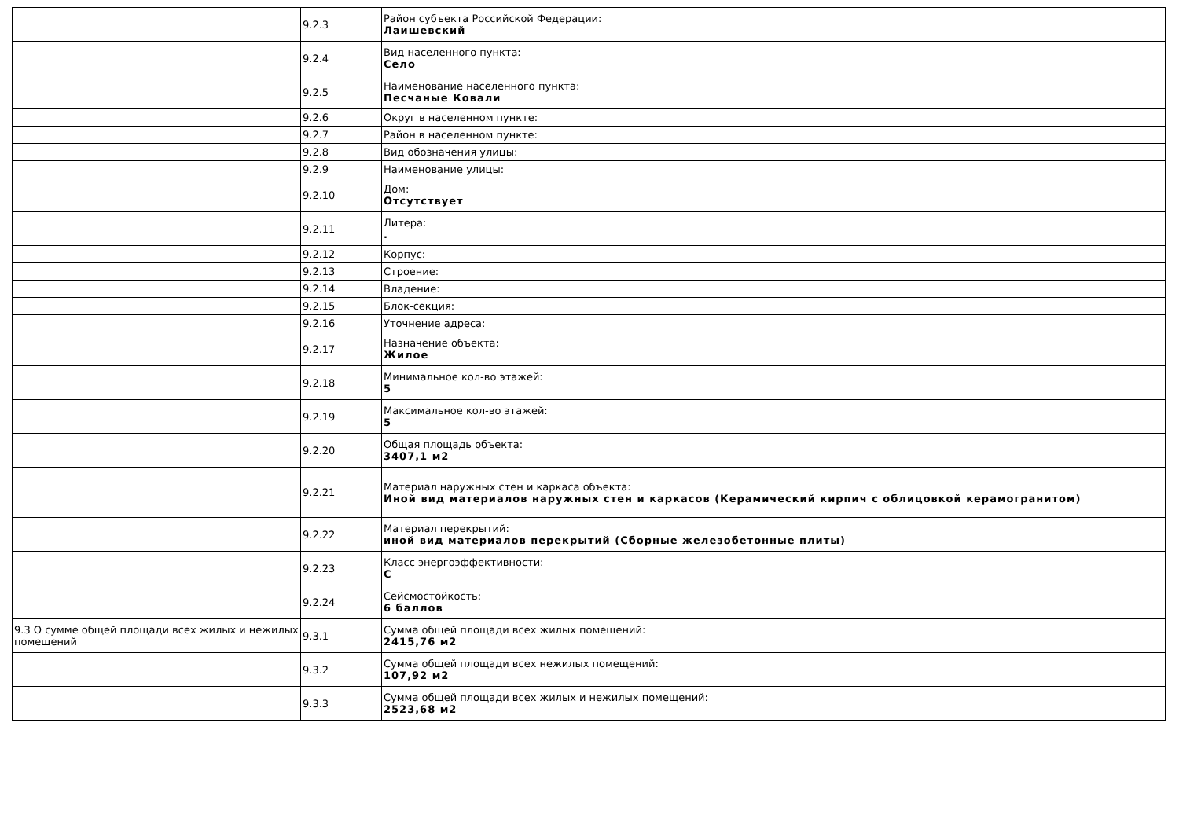| | 9.2.3 | Район субъекта Российской Федерации: Лаишевский |
| | 9.2.4 | Вид населенного пункта: Село |
| | 9.2.5 | Наименование населенного пункта: Песчаные Ковали |
| | 9.2.6 | Округ в населенном пункте: |
| | 9.2.7 | Район в населенном пункте: |
| | 9.2.8 | Вид обозначения улицы: |
| | 9.2.9 | Наименование улицы: |
| | 9.2.10 | Дом: Отсутствует |
| | 9.2.11 | Литера: . |
| | 9.2.12 | Корпус: |
| | 9.2.13 | Строение: |
| | 9.2.14 | Владение: |
| | 9.2.15 | Блок-секция: |
| | 9.2.16 | Уточнение адреса: |
| | 9.2.17 | Назначение объекта: Жилое |
| | 9.2.18 | Минимальное кол-во этажей: 5 |
| | 9.2.19 | Максимальное кол-во этажей: 5 |
| | 9.2.20 | Общая площадь объекта: 3407,1 м2 |
| | 9.2.21 | Материал наружных стен и каркаса объекта: Иной вид материалов наружных стен и каркасов (Керамический кирпич с облицовкой керамогранитом) |
| | 9.2.22 | Материал перекрытий: иной вид материалов перекрытий (Сборные железобетонные плиты) |
| | 9.2.23 | Класс энергоэффективности: C |
| | 9.2.24 | Сейсмостойкость: 6 баллов |
| 9.3 О сумме общей площади всех жилых и нежилых помещений | 9.3.1 | Сумма общей площади всех жилых помещений: 2415,76 м2 |
| | 9.3.2 | Сумма общей площади всех нежилых помещений: 107,92 м2 |
| | 9.3.3 | Сумма общей площади всех жилых и нежилых помещений: 2523,68 м2 |